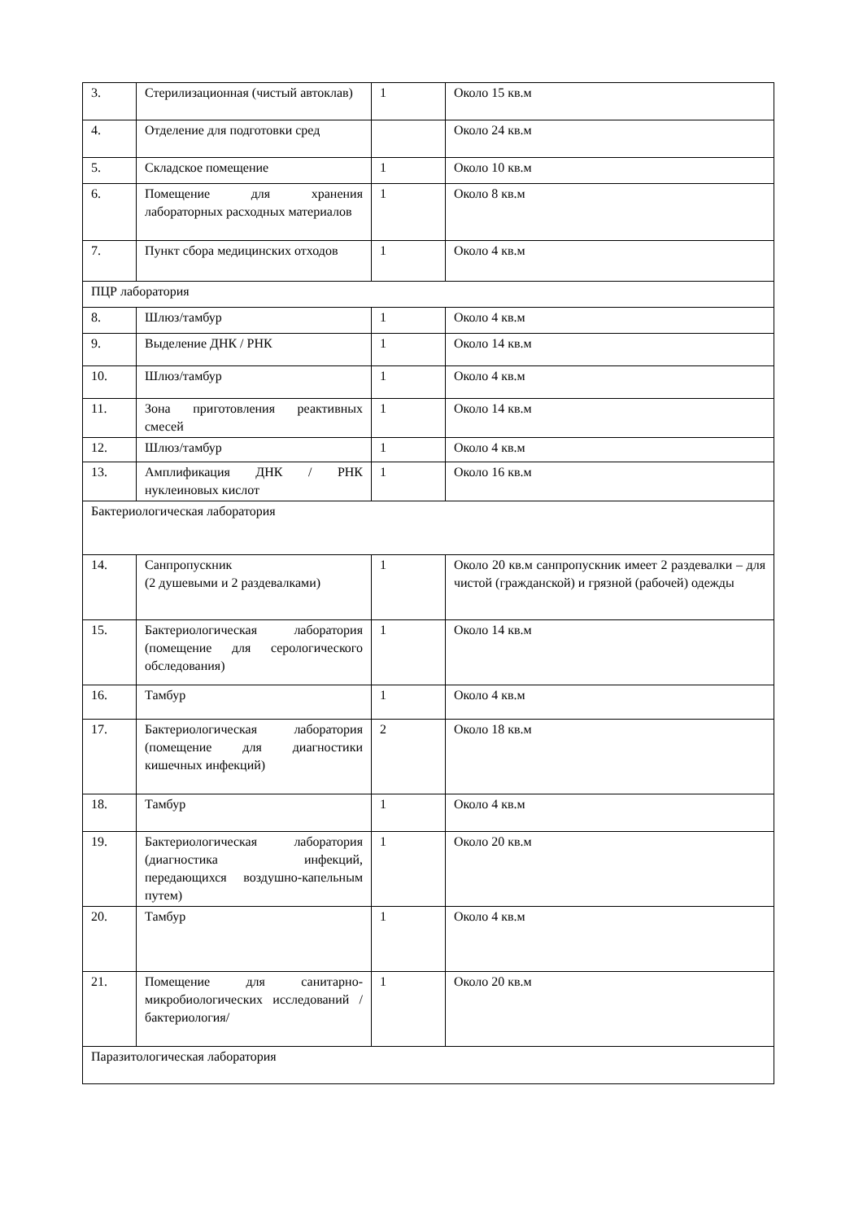| 3. | Стерилизационная (чистый автоклав) | 1 | Около 15 кв.м |
| 4. | Отделение для подготовки сред | | Около 24 кв.м |
| 5. | Складское помещение | 1 | Около 10 кв.м |
| 6. | Помещение для хранения лабораторных расходных материалов | 1 | Около 8 кв.м |
| 7. | Пункт сбора медицинских отходов | 1 | Около 4 кв.м |
| ПЦР лаборатория | | | |
| 8. | Шлюз/тамбур | 1 | Около 4 кв.м |
| 9. | Выделение ДНК / РНК | 1 | Около 14 кв.м |
| 10. | Шлюз/тамбур | 1 | Около 4 кв.м |
| 11. | Зона приготовления реактивных смесей | 1 | Около 14 кв.м |
| 12. | Шлюз/тамбур | 1 | Около 4 кв.м |
| 13. | Амплификация ДНК / РНК нуклеиновых кислот | 1 | Около 16 кв.м |
| Бактериологическая лаборатория | | | |
| 14. | Санпропускник (2 душевыми и 2 раздевалками) | 1 | Около 20 кв.м санпропускник имеет 2 раздевалки – для чистой (гражданской) и грязной (рабочей) одежды |
| 15. | Бактериологическая лаборатория (помещение для серологического обследования) | 1 | Около 14 кв.м |
| 16. | Тамбур | 1 | Около 4 кв.м |
| 17. | Бактериологическая лаборатория (помещение для диагностики кишечных инфекций) | 2 | Около 18 кв.м |
| 18. | Тамбур | 1 | Около 4 кв.м |
| 19. | Бактериологическая лаборатория (диагностика инфекций, передающихся воздушно-капельным путем) | 1 | Около 20 кв.м |
| 20. | Тамбур | 1 | Около 4 кв.м |
| 21. | Помещение для санитарно-микробиологических исследований /бактериология/ | 1 | Около 20 кв.м |
| Паразитологическая лаборатория | | | |